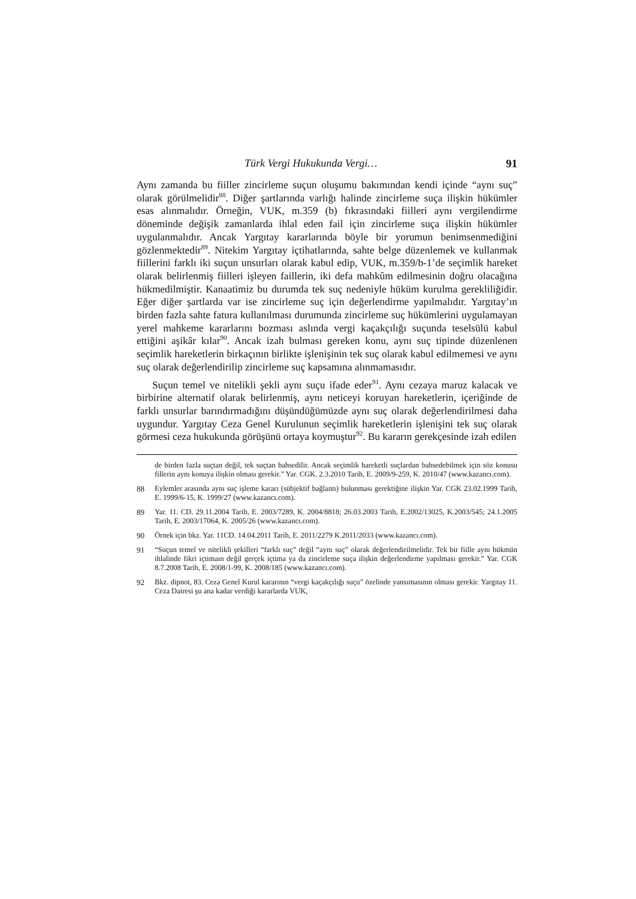Türk Vergi Hukukunda Vergi… 91
Aynı zamanda bu fiiller zincirleme suçun oluşumu bakımından kendi içinde “aynı suç” olarak görülmelidir<sup>88</sup>. Diğer şartlarında varlığı halinde zincirleme suça ilişkin hükümler esas alınmalıdır. Örneğin, VUK, m.359 (b) fıkrasındaki fiilleri aynı vergilendirme döneminde değişik zamanlarda ihlal eden fail için zincirleme suça ilişkin hükümler uygulanmalıdır. Ancak Yargıtay kararlarında böyle bir yorumun benimsenmediğini gözlenmektedir<sup>89</sup>. Nitekim Yargıtay içtihatlarında, sahte belge düzenlemek ve kullanmak fiillerini farklı iki suçun unsurları olarak kabul edip, VUK, m.359/b-1’de seçimlik hareket olarak belirlenmiş fiilleri işleyen faillerin, iki defa mahkûm edilmesinin doğru olacağına hükmedilmiştir. Kanaatimiz bu durumda tek suç nedeniyle hüküm kurulma gerekliliğidir. Eğer diğer şartlarda var ise zincirleme suç için değerlendirme yapılmalıdır. Yargıtay’ın birden fazla sahte fatura kullanılması durumunda zincirleme suç hükümlerini uygulamayan yerel mahkeme kararlarını bozması aslında vergi kaçakçılığı suçunda teselsülü kabul ettiğini aşikâr kılar<sup>90</sup>. Ancak izah bulması gereken konu, aynı suç tipinde düzenlenen seçimlik hareketlerin birkaçının birlikte işlenişinin tek suç olarak kabul edilmemesi ve aynı suç olarak değerlendirilip zincirleme suç kapsamına alınmamasıdır.
Suçun temel ve nitelikli şekli aynı suçu ifade eder<sup>91</sup>. Aynı cezaya maruz kalacak ve birbirine alternatif olarak belirlenmiş, aynı neticeyi koruyan hareketlerin, içeriğinde de farklı unsurlar barındırmadığını düşündüğümüzde aynı suç olarak değerlendirilmesi daha uygundur. Yargıtay Ceza Genel Kurulunun seçimlik hareketlerin işlenişini tek suç olarak görmesi ceza hukukunda görüşünü ortaya koymuştur<sup>92</sup>. Bu kararın gerekçesinde izah edilen
de birden fazla suçtan değil, tek suçtan bahsedilir. Ancak seçimlik hareketli suçlardan bahsedebilmek için söz konusu fillerin aynı konuya ilişkin olması gerekir.” Yar. CGK. 2.3.2010 Tarih, E. 2009/9-259, K. 2010/47 (www.kazancı.com).
88 Eylemler arasında aynı suç işleme kararı (sübjektif bağlantı) bulunması gerektiğine ilişkin Yar. CGK 23.02.1999 Tarih, E. 1999/6-15, K. 1999/27 (www.kazancı.com).
89 Yar. 11. CD. 29.11.2004 Tarih, E. 2003/7289, K. 2004/8818; 26.03.2003 Tarih, E.2002/13025, K.2003/545; 24.1.2005 Tarih, E. 2003/17064, K. 2005/26 (www.kazancı.com).
90 Örnek için bkz. Yar. 11CD. 14.04.2011 Tarih, E. 2011/2279 K.2011/2033 (www.kazancı.com).
91 “Suçun temel ve nitelikli şekilleri “farklı suç” değil “aynı suç” olarak değerlendirilmelidir. Tek bir fiille aynı hükmün ihlalinde fikri içtimaın değil gerçek içtima ya da zincirleme suça ilişkin değerlendirme yapılması gerekir.” Yar. CGK 8.7.2008 Tarih, E. 2008/1-99, K. 2008/185 (www.kazancı.com).
92 Bkz. dipnot, 83. Ceza Genel Kurul kararının “vergi kaçakçılığı suçu” özelinde yansımasının olması gerekir. Yargıtay 11. Ceza Dairesi şu ana kadar verdiği kararlarda VUK,